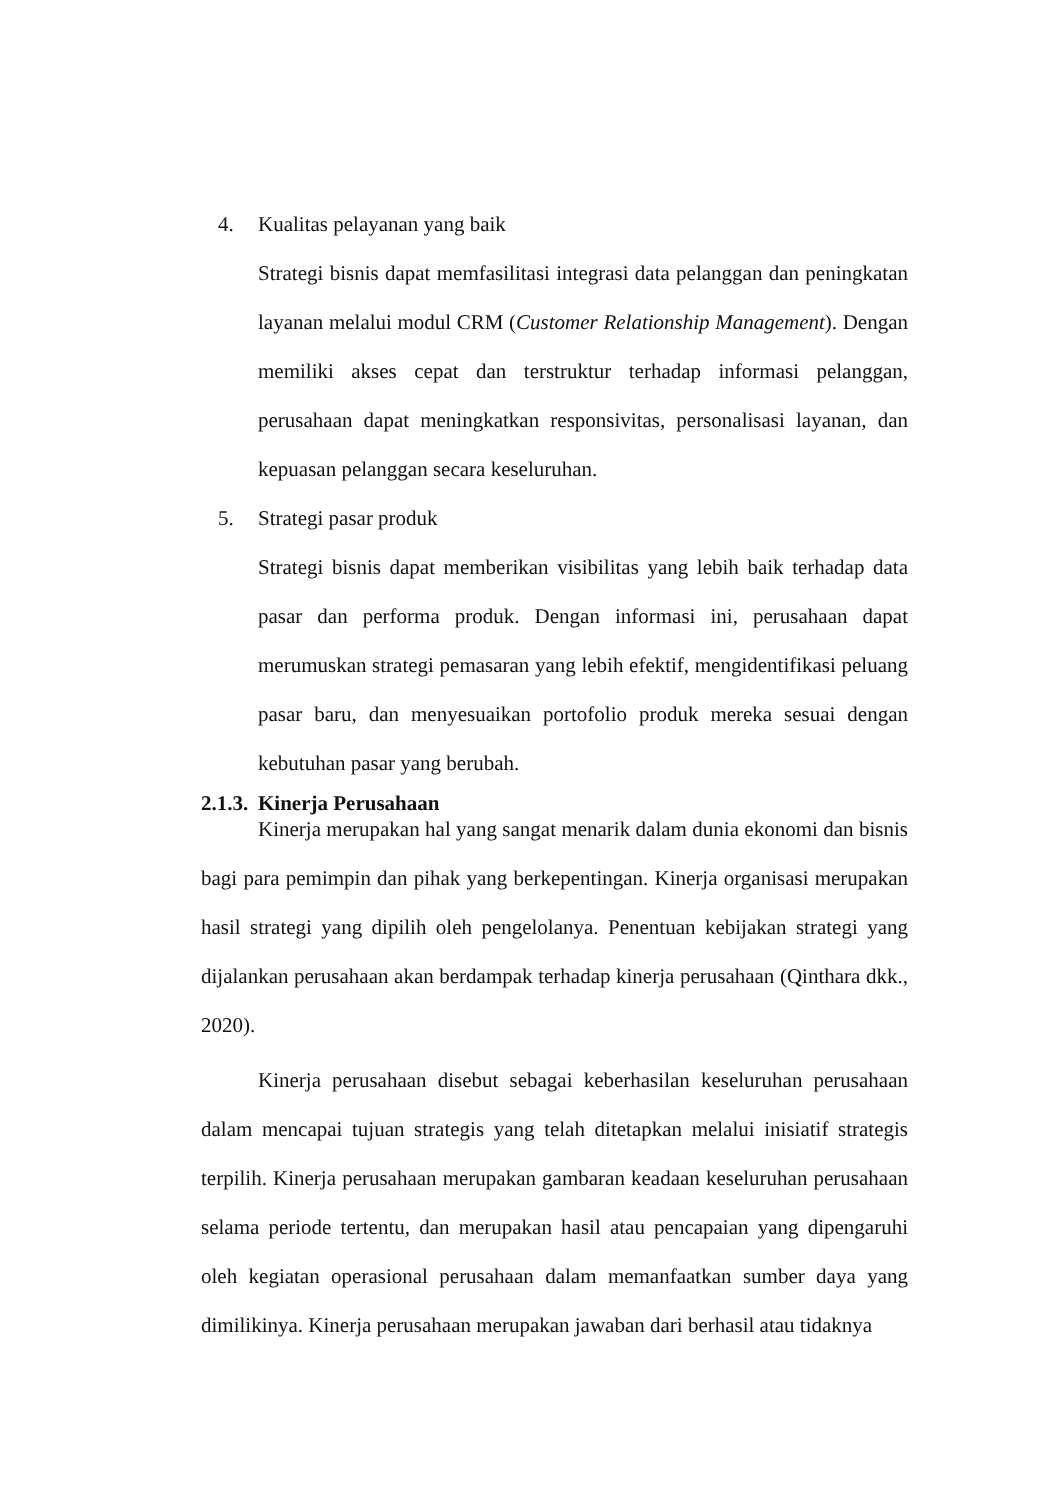4. Kualitas pelayanan yang baik
Strategi bisnis dapat memfasilitasi integrasi data pelanggan dan peningkatan layanan melalui modul CRM (Customer Relationship Management). Dengan memiliki akses cepat dan terstruktur terhadap informasi pelanggan, perusahaan dapat meningkatkan responsivitas, personalisasi layanan, dan kepuasan pelanggan secara keseluruhan.
5. Strategi pasar produk
Strategi bisnis dapat memberikan visibilitas yang lebih baik terhadap data pasar dan performa produk. Dengan informasi ini, perusahaan dapat merumuskan strategi pemasaran yang lebih efektif, mengidentifikasi peluang pasar baru, dan menyesuaikan portofolio produk mereka sesuai dengan kebutuhan pasar yang berubah.
2.1.3. Kinerja Perusahaan
Kinerja merupakan hal yang sangat menarik dalam dunia ekonomi dan bisnis bagi para pemimpin dan pihak yang berkepentingan. Kinerja organisasi merupakan hasil strategi yang dipilih oleh pengelolanya. Penentuan kebijakan strategi yang dijalankan perusahaan akan berdampak terhadap kinerja perusahaan (Qinthara dkk., 2020).
Kinerja perusahaan disebut sebagai keberhasilan keseluruhan perusahaan dalam mencapai tujuan strategis yang telah ditetapkan melalui inisiatif strategis terpilih. Kinerja perusahaan merupakan gambaran keadaan keseluruhan perusahaan selama periode tertentu, dan merupakan hasil atau pencapaian yang dipengaruhi oleh kegiatan operasional perusahaan dalam memanfaatkan sumber daya yang dimilikinya. Kinerja perusahaan merupakan jawaban dari berhasil atau tidaknya